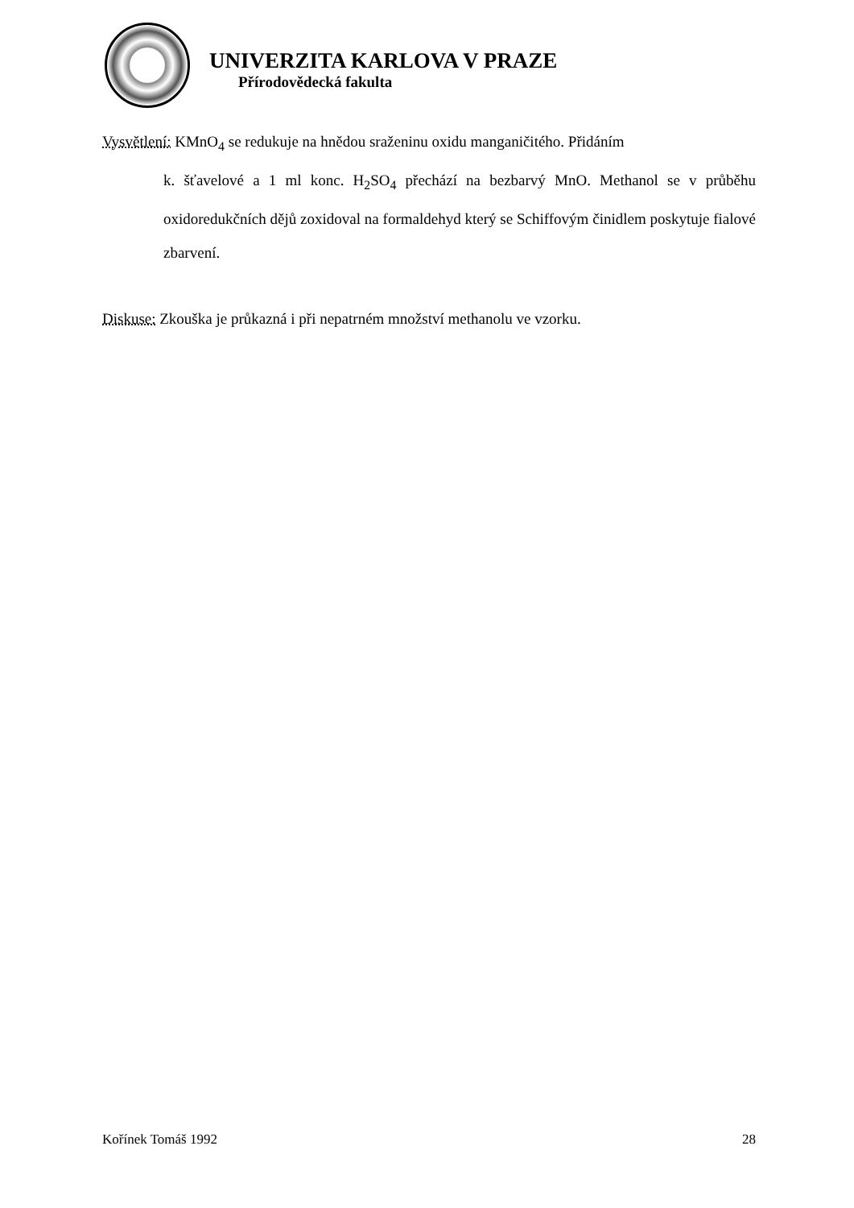UNIVERZITA KARLOVA V PRAZE
Přírodovědecká fakulta
Vysvětlení: KMnO<sub>4</sub> se redukuje na hnědou sraženinu oxidu manganičitého. Přidáním
k. šťavelové a 1 ml konc. H<sub>2</sub>SO<sub>4</sub> přechází na bezbarvý MnO. Methanol se v průběhu oxidoredukčních dějů zoxidoval na formaldehyd který se Schiffovým činidlem poskytuje fialové zbarvení.
Diskuse: Zkouška je průkazná i při nepatrném množství methanolu ve vzorku.
Kořínek Tomáš 1992 28